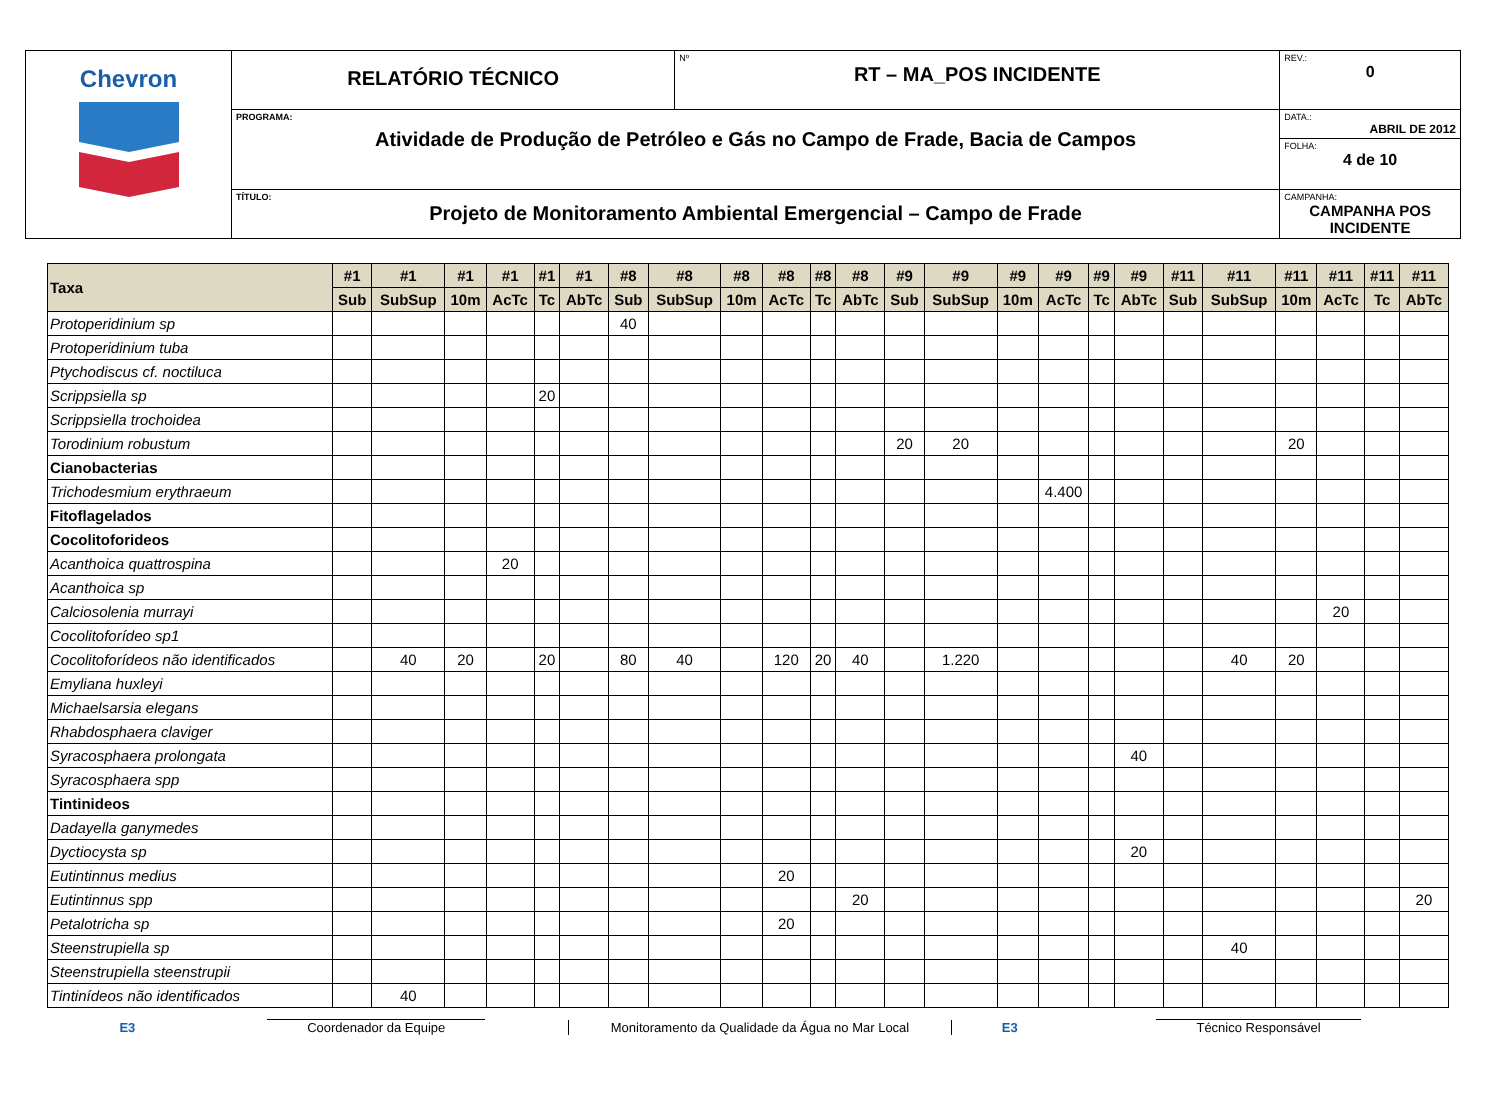| Chevron | RELATÓRIO TÉCNICO | Nº RT – MA_POS INCIDENTE | REV.: 0 |
| | PROGRAMA: Atividade de Produção de Petróleo e Gás no Campo de Frade, Bacia de Campos | | DATA.: ABRIL DE 2012 |
| | | | FOLHA: 4 de 10 |
| | TÍTULO: Projeto de Monitoramento Ambiental Emergencial – Campo de Frade | | CAMPANHA: CAMPANHA POS INCIDENTE |
| Taxa | #1 | #1 | #1 | #1 | #1 | #1 | #8 | #8 | #8 | #8 | #8 | #8 | #9 | #9 | #9 | #9 | #9 | #9 | #11 | #11 | #11 | #11 | #11 | #11 |
| --- | --- | --- | --- | --- | --- | --- | --- | --- | --- | --- | --- | --- | --- | --- | --- | --- | --- | --- | --- | --- | --- | --- | --- | --- |
| | Sub | SubSup | 10m | AcTc | Tc | AbTc | Sub | SubSup | 10m | AcTc | Tc | AbTc | Sub | SubSup | 10m | AcTc | Tc | AbTc | Sub | SubSup | 10m | AcTc | Tc | AbTc |
| Protoperidinium sp | | | | | | | 40 | | | | | | | | | | | | | | | | | |
| Protoperidinium tuba | | | | | | | | | | | | | | | | | | | | | | | | |
| Ptychodiscus cf. noctiluca | | | | | | | | | | | | | | | | | | | | | | | | |
| Scrippsiella sp | | | | | 20 | | | | | | | | | | | | | | | | | | | |
| Scrippsiella trochoidea | | | | | | | | | | | | | | | | | | | | | | | | |
| Torodinium robustum | | | | | | | | | | | | | 20 | 20 | | | | | | | 20 | | | |
| Cianobacterias | | | | | | | | | | | | | | | | | | | | | | | | |
| Trichodesmium erythraeum | | | | | | | | | | | | | | | | 4.400 | | | | | | | | |
| Fitoflagelados | | | | | | | | | | | | | | | | | | | | | | | | |
| Cocolitoforideos | | | | | | | | | | | | | | | | | | | | | | | | |
| Acanthoica quattrospina | | | | 20 | | | | | | | | | | | | | | | | | | | | |
| Acanthoica sp | | | | | | | | | | | | | | | | | | | | | | | | |
| Calciosolenia murrayi | | | | | | | | | | | | | | | | | | | | | | 20 | | |
| Cocolitoforídeo sp1 | | | | | | | | | | | | | | | | | | | | | | | | |
| Cocolitoforídeos não identificados | | 40 | 20 | | 20 | | 80 | 40 | | 120 | 20 | 40 | | 1.220 | | | | | | 40 | 20 | | | |
| Emyliana huxleyi | | | | | | | | | | | | | | | | | | | | | | | | |
| Michaelsarsia elegans | | | | | | | | | | | | | | | | | | | | | | | | |
| Rhabdosphaera claviger | | | | | | | | | | | | | | | | | | | | | | | | |
| Syracosphaera prolongata | | | | | | | | | | | | | | | | | | 40 | | | | | | |
| Syracosphaera spp | | | | | | | | | | | | | | | | | | | | | | | | |
| Tintinideos | | | | | | | | | | | | | | | | | | | | | | | | |
| Dadayella ganymedes | | | | | | | | | | | | | | | | | | | | | | | | |
| Dyctiocysta sp | | | | | | | | | | | | | | | | | | 20 | | | | | | |
| Eutintinnus medius | | | | | | | | | | 20 | | | | | | | | | | | | | | |
| Eutintinnus spp | | | | | | | | | | | | 20 | | | | | | | | | | | | 20 |
| Petalotricha sp | | | | | | | | | | 20 | | | | | | | | | | | | | | |
| Steenstrupiella sp | | | | | | | | | | | | | | | | | | | | 40 | | | | |
| Steenstrupiella steenstrupii | | | | | | | | | | | | | | | | | | | | | | | | |
| Tintinídeos não identificados | | 40 | | | | | | | | | | | | | | | | | | | | | | |
E3
Coordenador da Equipe
Monitoramento da Qualidade da Água no Mar Local
E3
Técnico Responsável